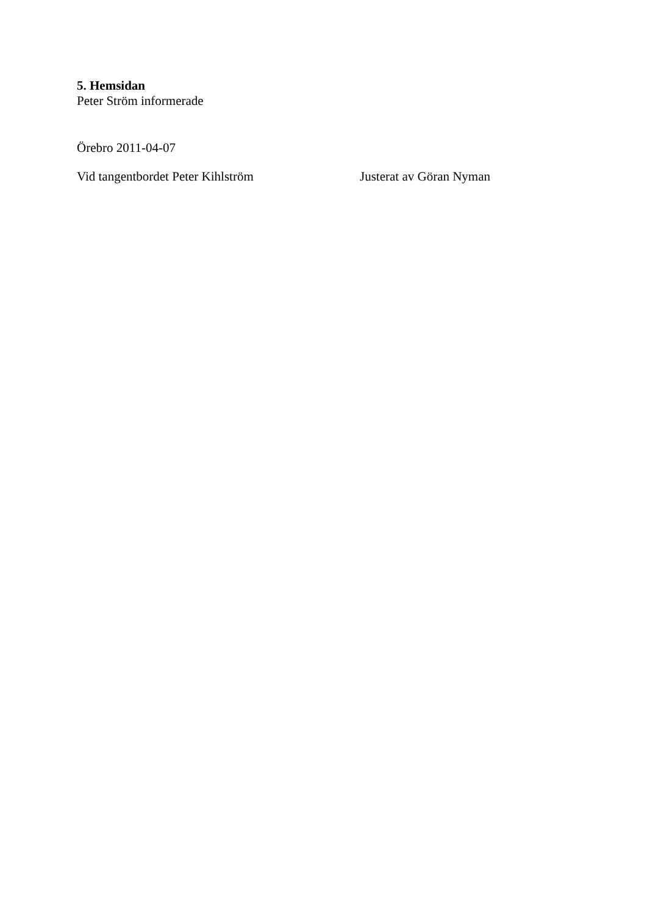5. Hemsidan
Peter Ström informerade
Örebro 2011-04-07
Vid tangentbordet Peter Kihlström Justerat av Göran Nyman